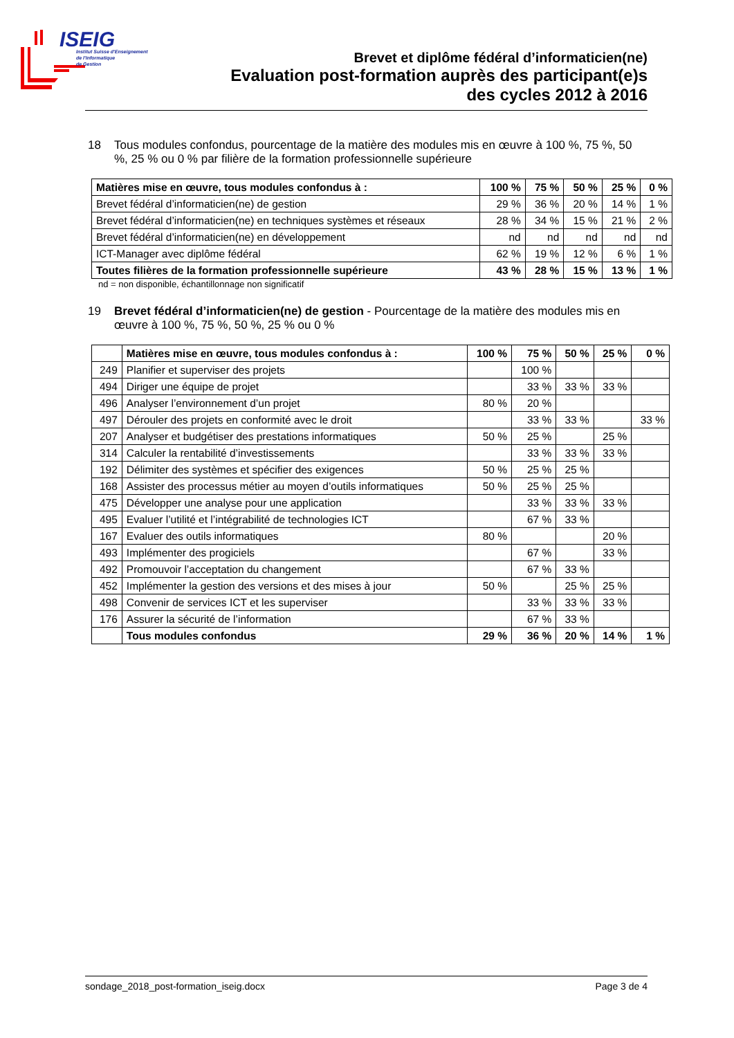ISEIG
Institut Suisse d'Enseignement
de l'Informatique
de Gestion
Brevet et diplôme fédéral d’informaticien(ne)
Evaluation post-formation auprès des participant(e)s
des cycles 2012 à 2016
18 Tous modules confondus, pourcentage de la matière des modules mis en œuvre à 100 %, 75 %, 50 %, 25 % ou 0 % par filière de la formation professionnelle supérieure
| Matières mise en œuvre, tous modules confondus à : | 100 % | 75 % | 50 % | 25 % | 0 % |
| --- | --- | --- | --- | --- | --- |
| Brevet fédéral d’informaticien(ne) de gestion | 29 % | 36 % | 20 % | 14 % | 1 % |
| Brevet fédéral d’informaticien(ne) en techniques systèmes et réseaux | 28 % | 34 % | 15 % | 21 % | 2 % |
| Brevet fédéral d’informaticien(ne) en développement | nd | nd | nd | nd | nd |
| ICT-Manager avec diplôme fédéral | 62 % | 19 % | 12 % | 6 % | 1 % |
| Toutes filières de la formation professionnelle supérieure | 43 % | 28 % | 15 % | 13 % | 1 % |
nd = non disponible, échantillonnage non significatif
19 Brevet fédéral d’informaticien(ne) de gestion - Pourcentage de la matière des modules mis en œuvre à 100 %, 75 %, 50 %, 25 % ou 0 %
| | Matières mise en œuvre, tous modules confondus à : | 100 % | 75 % | 50 % | 25 % | 0 % |
| --- | --- | --- | --- | --- | --- | --- |
| 249 | Planifier et superviser des projets | | 100 % | | | |
| 494 | Diriger une équipe de projet | | 33 % | 33 % | 33 % | |
| 496 | Analyser l’environnement d’un projet | 80 % | 20 % | | | |
| 497 | Dérouler des projets en conformité avec le droit | | 33 % | 33 % | | 33 % |
| 207 | Analyser et budgétiser des prestations informatiques | 50 % | 25 % | | 25 % | |
| 314 | Calculer la rentabilité d’investissements | | 33 % | 33 % | 33 % | |
| 192 | Délimiter des systèmes et spécifier des exigences | 50 % | 25 % | 25 % | | |
| 168 | Assister des processus métier au moyen d’outils informatiques | 50 % | 25 % | 25 % | | |
| 475 | Développer une analyse pour une application | | 33 % | 33 % | 33 % | |
| 495 | Evaluer l’utilité et l’intégrabilité de technologies ICT | | 67 % | 33 % | | |
| 167 | Evaluer des outils informatiques | 80 % | | | 20 % | |
| 493 | Implémenter des progiciels | | 67 % | | 33 % | |
| 492 | Promouvoir l’acceptation du changement | | 67 % | 33 % | | |
| 452 | Implémenter la gestion des versions et des mises à jour | 50 % | | 25 % | 25 % | |
| 498 | Convenir de services ICT et les superviser | | 33 % | 33 % | 33 % | |
| 176 | Assurer la sécurité de l’information | | 67 % | 33 % | | |
| | Tous modules confondus | 29 % | 36 % | 20 % | 14 % | 1 % |
sondage_2018_post-formation_iseig.docx Page 3 de 4